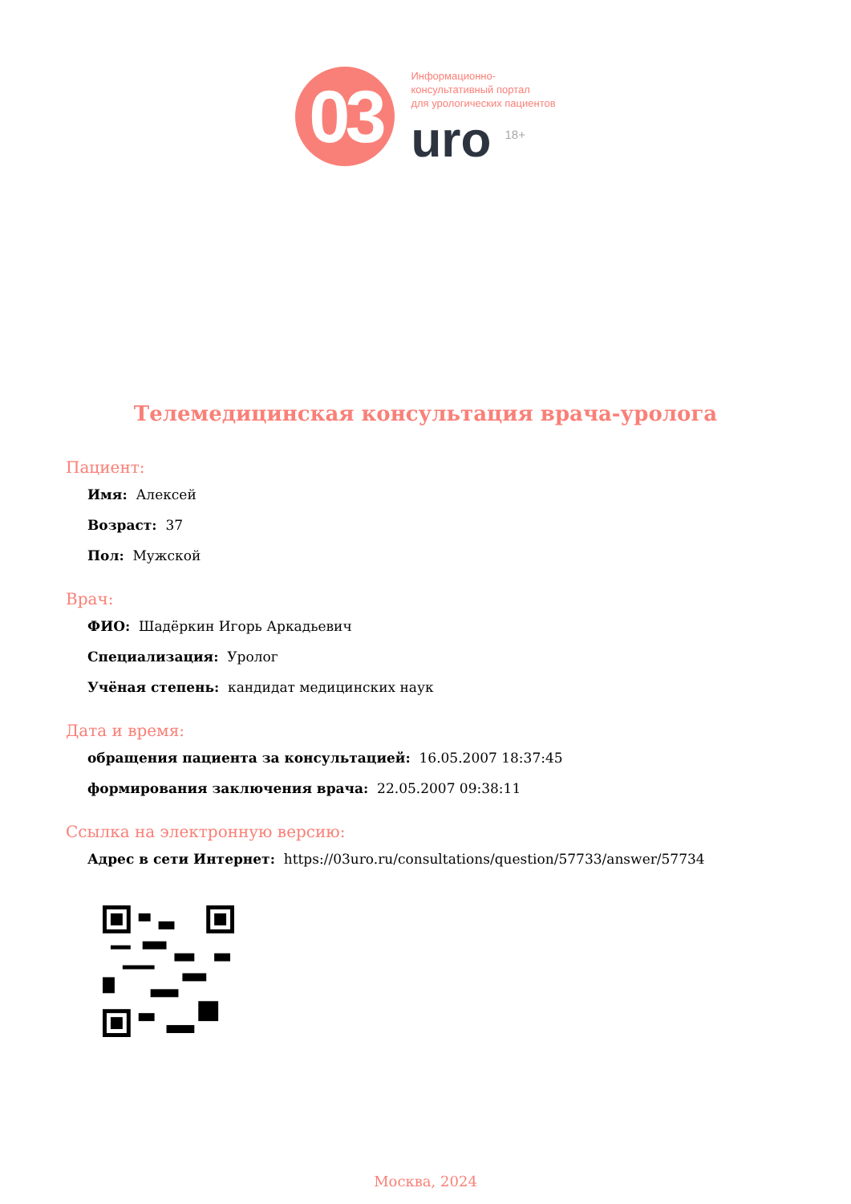03
Информационно-
консультативный портал
для урологических пациентов
uro <sup>18+</sup>
Телемедицинская консультация врача-уролога
Пациент:
Имя: Алексей
Возраст: 37
Пол: Мужской
Врач:
ФИО: Шадёркин Игорь Аркадьевич
Специализация: Уролог
Учёная степень: кандидат медицинских наук
Дата и время:
обращения пациента за консультацией: 16.05.2007 18:37:45
формирования заключения врача: 22.05.2007 09:38:11
Ссылка на электронную версию:
Адрес в сети Интернет: https://03uro.ru/consultations/question/57733/answer/57734
Москва, 2024